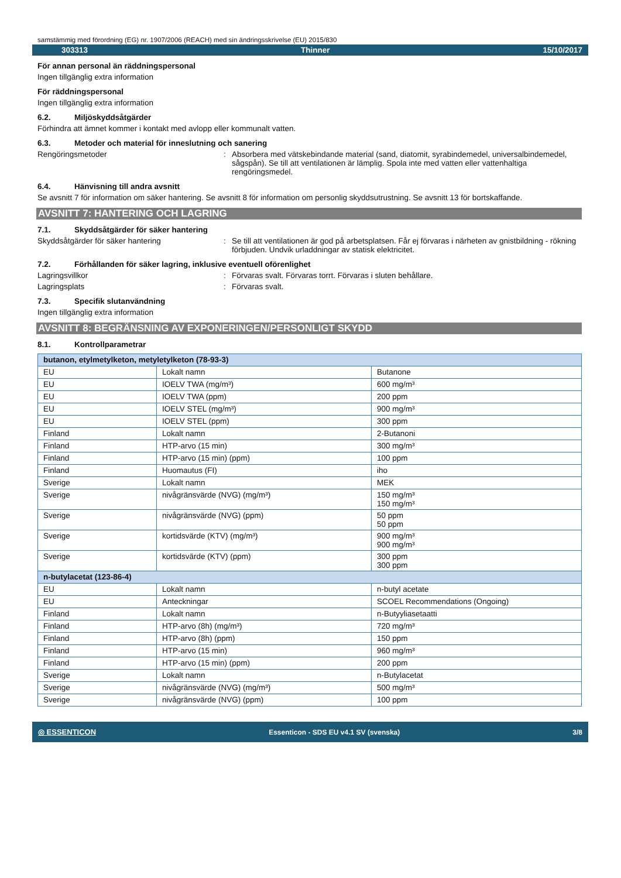samstämmig med förordning (EG) nr. 1907/2006 (REACH) med sin ändringsskrivelse (EU) 2015/830
303313 Thinner 15/10/2017
För annan personal än räddningspersonal
Ingen tillgänglig extra information
För räddningspersonal
Ingen tillgänglig extra information
6.2. Miljöskyddsåtgärder
Förhindra att ämnet kommer i kontakt med avlopp eller kommunalt vatten.
6.3. Metoder och material för inneslutning och sanering
Rengöringsmetoder : Absorbera med vätskebindande material (sand, diatomit, syrabindemedel, universalbindemedel, sågspån). Se till att ventilationen är lämplig. Spola inte med vatten eller vattenhaltiga rengöringsmedel.
6.4. Hänvisning till andra avsnitt
Se avsnitt 7 för information om säker hantering. Se avsnitt 8 för information om personlig skyddsutrustning. Se avsnitt 13 för bortskaffande.
AVSNITT 7: HANTERING OCH LAGRING
7.1. Skyddsåtgärder för säker hantering
Skyddsåtgärder för säker hantering : Se till att ventilationen är god på arbetsplatsen. Får ej förvaras i närheten av gnistbildning - rökning förbjuden. Undvik urladdningar av statisk elektricitet.
7.2. Förhållanden för säker lagring, inklusive eventuell oförenlighet
Lagringsvillkor : Förvaras svalt. Förvaras torrt. Förvaras i sluten behållare.
Lagringsplats : Förvaras svalt.
7.3. Specifik slutanvändning
Ingen tillgänglig extra information
AVSNITT 8: BEGRÄNSNING AV EXPONERINGEN/PERSONLIGT SKYDD
8.1. Kontrollparametrar
| butanon, etylmetylketon, metyletylketon (78-93-3) | | |
| EU | Lokalt namn | Butanone |
| EU | IOELV TWA (mg/m³) | 600 mg/m³ |
| EU | IOELV TWA (ppm) | 200 ppm |
| EU | IOELV STEL (mg/m³) | 900 mg/m³ |
| EU | IOELV STEL (ppm) | 300 ppm |
| Finland | Lokalt namn | 2-Butanoni |
| Finland | HTP-arvo (15 min) | 300 mg/m³ |
| Finland | HTP-arvo (15 min) (ppm) | 100 ppm |
| Finland | Huomautus (FI) | iho |
| Sverige | Lokalt namn | MEK |
| Sverige | nivågränsvärde (NVG) (mg/m³) | 150 mg/m³ 150 mg/m³ |
| Sverige | nivågränsvärde (NVG) (ppm) | 50 ppm 50 ppm |
| Sverige | kortidsvärde (KTV) (mg/m³) | 900 mg/m³ 900 mg/m³ |
| Sverige | kortidsvärde (KTV) (ppm) | 300 ppm 300 ppm |
| n-butylacetat (123-86-4) | | |
| EU | Lokalt namn | n-butyl acetate |
| EU | Anteckningar | SCOEL Recommendations (Ongoing) |
| Finland | Lokalt namn | n-Butyyliasetaatti |
| Finland | HTP-arvo (8h) (mg/m³) | 720 mg/m³ |
| Finland | HTP-arvo (8h) (ppm) | 150 ppm |
| Finland | HTP-arvo (15 min) | 960 mg/m³ |
| Finland | HTP-arvo (15 min) (ppm) | 200 ppm |
| Sverige | Lokalt namn | n-Butylacetat |
| Sverige | nivågränsvärde (NVG) (mg/m³) | 500 mg/m³ |
| Sverige | nivågränsvärde (NVG) (ppm) | 100 ppm |
◎ ESSENTICON Essenticon - SDS EU v4.1 SV (svenska) 3/8